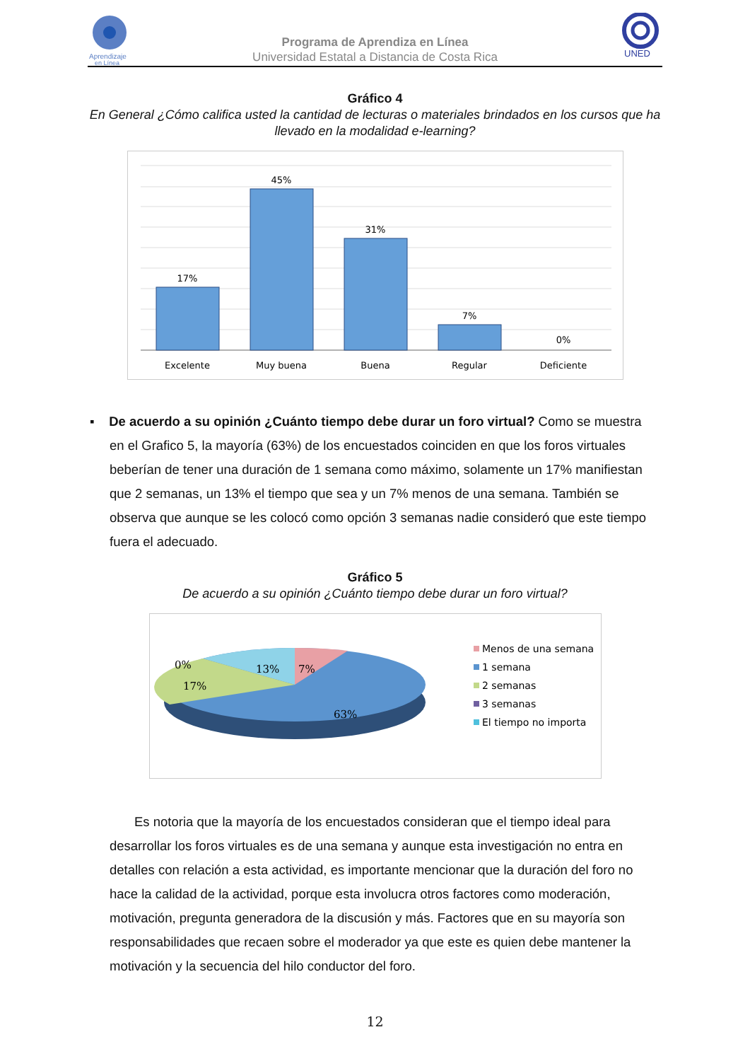Aprendizaje
en Línea
Programa de Aprendiza en Línea
Universidad Estatal a Distancia de Costa Rica
UNED
Gráfico 4
En General ¿Cómo califica usted la cantidad de lecturas o materiales brindados en los cursos que ha llevado en la modalidad e-learning?
17%
45%
31%
7%
0%
Excelente
Muy buena
Buena
Regular
Deficiente
▪ De acuerdo a su opinión ¿Cuánto tiempo debe durar un foro virtual? Como se muestra en el Grafico 5, la mayoría (63%) de los encuestados coinciden en que los foros virtuales beberían de tener una duración de 1 semana como máximo, solamente un 17% manifiestan que 2 semanas, un 13% el tiempo que sea y un 7% menos de una semana. También se observa que aunque se les colocó como opción 3 semanas nadie consideró que este tiempo fuera el adecuado.
Gráfico 5
De acuerdo a su opinión ¿Cuánto tiempo debe durar un foro virtual?
0%
17%
13%
7%
63%
Menos de una semana
1 semana
2 semanas
3 semanas
El tiempo no importa
Es notoria que la mayoría de los encuestados consideran que el tiempo ideal para desarrollar los foros virtuales es de una semana y aunque esta investigación no entra en detalles con relación a esta actividad, es importante mencionar que la duración del foro no hace la calidad de la actividad, porque esta involucra otros factores como moderación, motivación, pregunta generadora de la discusión y más. Factores que en su mayoría son responsabilidades que recaen sobre el moderador ya que este es quien debe mantener la motivación y la secuencia del hilo conductor del foro.
12